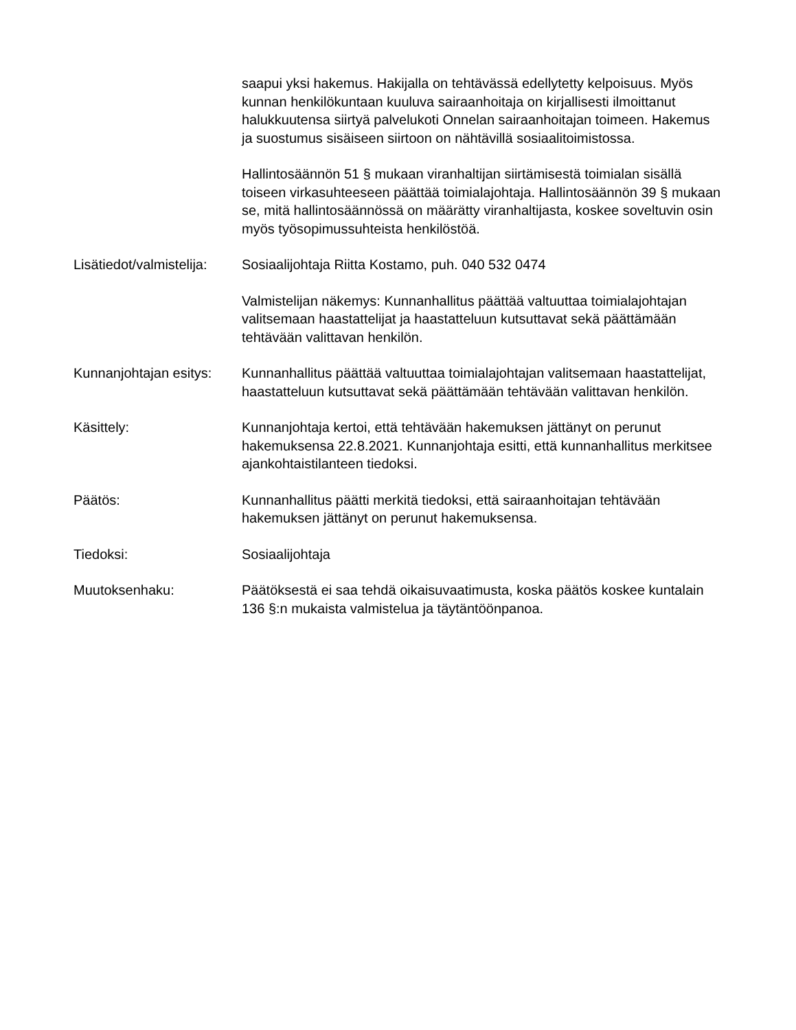saapui yksi hakemus. Hakijalla on tehtävässä edellytetty kelpoisuus. Myös kunnan henkilökuntaan kuuluva sairaanhoitaja on kirjallisesti ilmoittanut halukkuutensa siirtyä palvelukoti Onnelan sairaanhoitajan toimeen. Hakemus ja suostumus sisäiseen siirtoon on nähtävillä sosiaalitoimistossa.
Hallintosäännön 51 § mukaan viranhaltijan siirtämisestä toimialan sisällä toiseen virkasuhteeseen päättää toimialajohtaja. Hallintosäännön 39 § mukaan se, mitä hallintosäännössä on määrätty viranhaltijasta, koskee soveltuvin osin myös työsopimussuhteista henkilöstöä.
Lisätiedot/valmistelija:
Sosiaalijohtaja Riitta Kostamo, puh. 040 532 0474
Valmistelijan näkemys: Kunnanhallitus päättää valtuuttaa toimialajohtajan valitsemaan haastattelijat ja haastatteluun kutsuttavat sekä päättämään tehtävään valittavan henkilön.
Kunnanjohtajan esitys:
Kunnanhallitus päättää valtuuttaa toimialajohtajan valitsemaan haastattelijat, haastatteluun kutsuttavat sekä päättämään tehtävään valittavan henkilön.
Käsittely: Kunnanjohtaja kertoi, että tehtävään hakemuksen jättänyt on perunut hakemuksensa 22.8.2021. Kunnanjohtaja esitti, että kunnanhallitus merkitsee ajankohtaistilanteen tiedoksi.
Päätös: Kunnanhallitus päätti merkitä tiedoksi, että sairaanhoitajan tehtävään hakemuksen jättänyt on perunut hakemuksensa.
Tiedoksi: Sosiaalijohtaja
Muutoksenhaku: Päätöksestä ei saa tehdä oikaisuvaatimusta, koska päätös koskee kuntalain 136 §:n mukaista valmistelua ja täytäntöönpanoa.